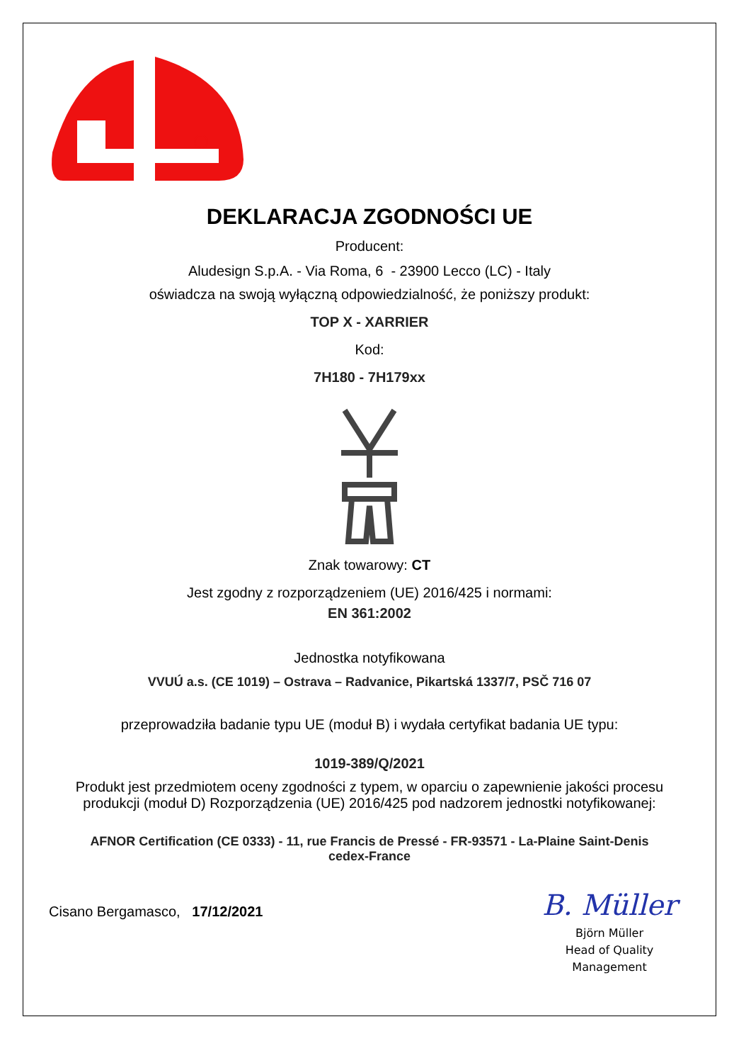DEKLARACJA ZGODNOŚCI UE
Producent:
Aludesign S.p.A. - Via Roma, 6 - 23900 Lecco (LC) - Italy
oświadcza na swoją wyłączną odpowiedzialność, że poniższy produkt:
TOP X - XARRIER
Kod:
7H180 - 7H179xx
Znak towarowy: CT
Jest zgodny z rozporządzeniem (UE) 2016/425 i normami:
EN 361:2002
Jednostka notyfikowana
VVUÚ a.s. (CE 1019) – Ostrava – Radvanice, Pikartská 1337/7, PSČ 716 07
przeprowadziła badanie typu UE (moduł B) i wydała certyfikat badania UE typu:
1019-389/Q/2021
Produkt jest przedmiotem oceny zgodności z typem, w oparciu o zapewnienie jakości procesu
produkcji (moduł D) Rozporządzenia (UE) 2016/425 pod nadzorem jednostki notyfikowanej:
AFNOR Certification (CE 0333) - 11, rue Francis de Pressé - FR-93571 - La-Plaine Saint-Denis
cedex-France
Cisano Bergamasco, 17/12/2021
B. Müller
Björn Müller
Head of Quality
Management